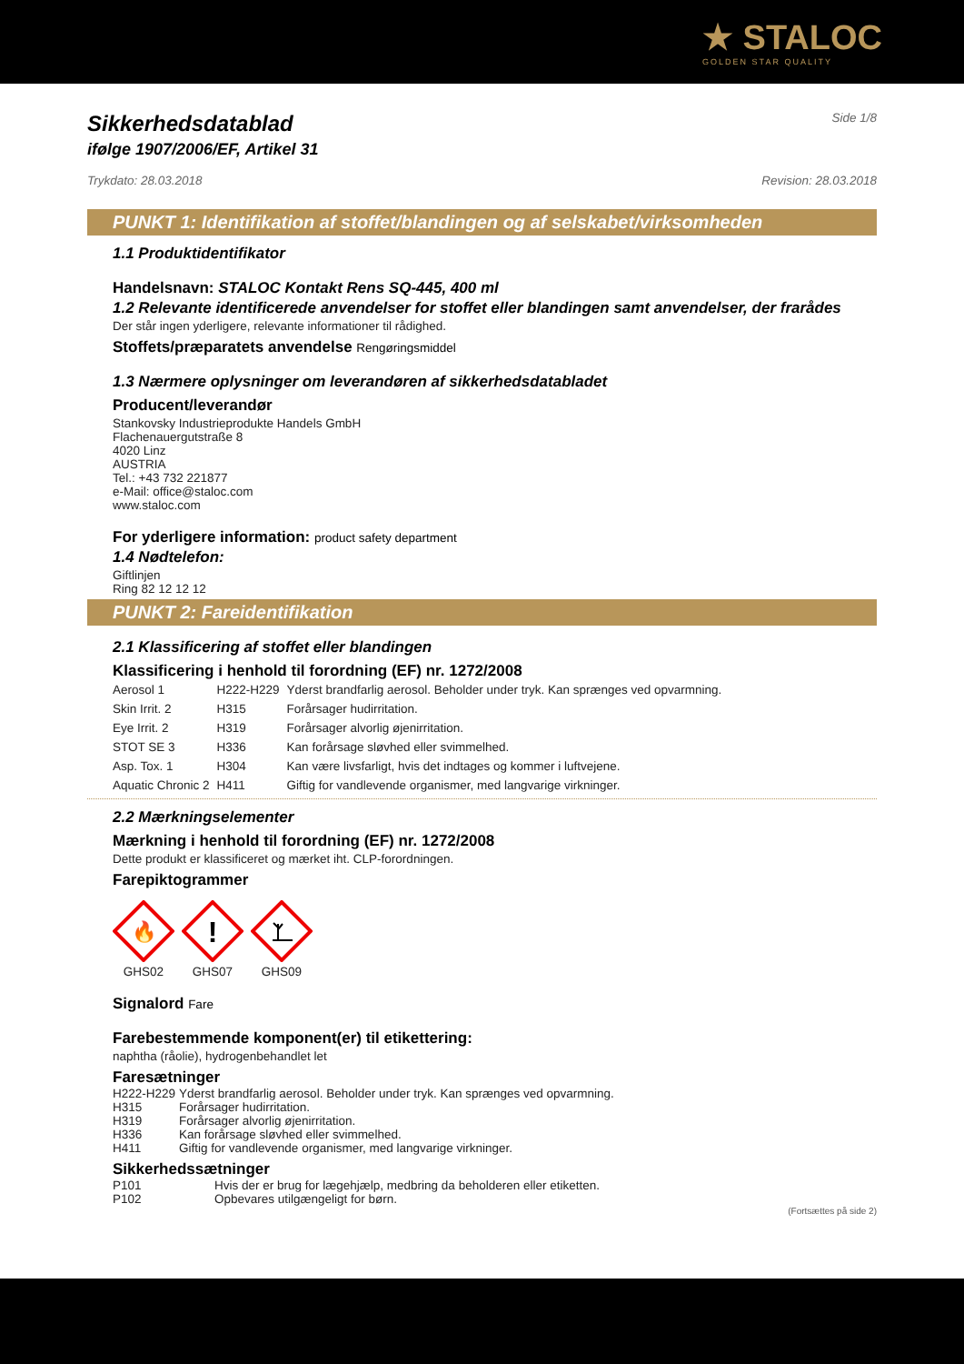★ STALOC
GOLDEN STAR QUALITY
Sikkerhedsdatablad
Side 1/8
ifølge 1907/2006/EF, Artikel 31
Trykdato: 28.03.2018 Revision: 28.03.2018
PUNKT 1: Identifikation af stoffet/blandingen og af selskabet/virksomheden
1.1 Produktidentifikator
Handelsnavn: STALOC Kontakt Rens SQ-445, 400 ml
1.2 Relevante identificerede anvendelser for stoffet eller blandingen samt anvendelser, der frarådes
Der står ingen yderligere, relevante informationer til rådighed.
Stoffets/præparatets anvendelse Rengøringsmiddel
1.3 Nærmere oplysninger om leverandøren af sikkerhedsdatabladet
Producent/leverandør
Stankovsky Industrieprodukte Handels GmbH
Flachenauergutstraße 8
4020 Linz
AUSTRIA
Tel.: +43 732 221877
e-Mail: office@staloc.com
www.staloc.com
For yderligere information: product safety department
1.4 Nødtelefon:
Giftlinjen
Ring 82 12 12 12
PUNKT 2: Fareidentifikation
2.1 Klassificering af stoffet eller blandingen
Klassificering i henhold til forordning (EF) nr. 1272/2008
| Aerosol 1 | H222-H229 | Yderst brandfarlig aerosol. Beholder under tryk. Kan sprænges ved opvarmning. |
| Skin Irrit. 2 | H315 | Forårsager hudirritation. |
| Eye Irrit. 2 | H319 | Forårsager alvorlig øjenirritation. |
| STOT SE 3 | H336 | Kan forårsage sløvhed eller svimmelhed. |
| Asp. Tox. 1 | H304 | Kan være livsfarligt, hvis det indtages og kommer i luftvejene. |
| Aquatic Chronic 2 | H411 | Giftig for vandlevende organismer, med langvarige virkninger. |
2.2 Mærkningselementer
Mærkning i henhold til forordning (EF) nr. 1272/2008
Dette produkt er klassificeret og mærket iht. CLP-forordningen.
Farepiktogrammer
🔥
GHS02
!
GHS07
GHS09
Signalord Fare
Farebestemmende komponent(er) til etikettering:
naphtha (råolie), hydrogenbehandlet let
Faresætninger
| H222-H229 | Yderst brandfarlig aerosol. Beholder under tryk. Kan sprænges ved opvarmning. |
| H315 | Forårsager hudirritation. |
| H319 | Forårsager alvorlig øjenirritation. |
| H336 | Kan forårsage sløvhed eller svimmelhed. |
| H411 | Giftig for vandlevende organismer, med langvarige virkninger. |
Sikkerhedssætninger
| P101 | Hvis der er brug for lægehjælp, medbring da beholderen eller etiketten. |
| P102 | Opbevares utilgængeligt for børn. |
(Fortsættes på side 2)